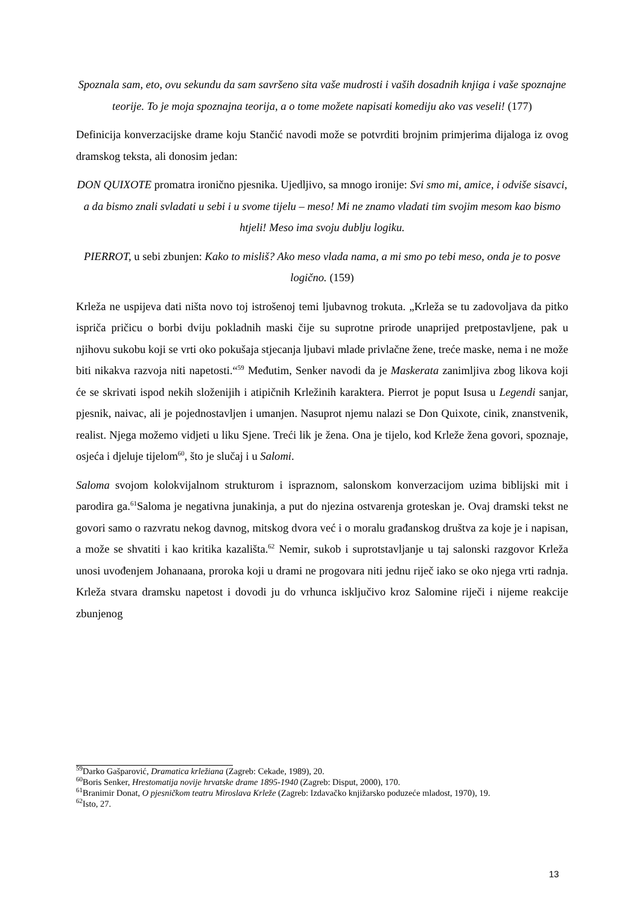Spoznala sam, eto, ovu sekundu da sam savršeno sita vaše mudrosti i vaših dosadnih knjiga i vaše spoznajne teorije. To je moja spoznajna teorija, a o tome možete napisati komediju ako vas veseli! (177)
Definicija konverzacijske drame koju Stančić navodi može se potvrditi brojnim primjerima dijaloga iz ovog dramskog teksta, ali donosim jedan:
DON QUIXOTE promatra ironično pjesnika. Ujedljivo, sa mnogo ironije: Svi smo mi, amice, i odviše sisavci, a da bismo znali svladati u sebi i u svome tijelu – meso! Mi ne znamo vladati tim svojim mesom kao bismo htjeli! Meso ima svoju dublju logiku.
PIERROT, u sebi zbunjen: Kako to misliš? Ako meso vlada nama, a mi smo po tebi meso, onda je to posve logično. (159)
Krleža ne uspijeva dati ništa novo toj istrošenoj temi ljubavnog trokuta. „Krleža se tu zadovoljava da pitko ispriča pričicu o borbi dviju pokladnih maski čije su suprotne prirode unaprijed pretpostavljene, pak u njihovu sukobu koji se vrti oko pokušaja stjecanja ljubavi mlade privlačne žene, treće maske, nema i ne može biti nikakva razvoja niti napetosti.“<sup>59</sup> Međutim, Senker navodi da je Maskerata zanimljiva zbog likova koji će se skrivati ispod nekih složenijih i atipičnih Krležinih karaktera. Pierrot je poput Isusa u Legendi sanjar, pjesnik, naivac, ali je pojednostavljen i umanjen. Nasuprot njemu nalazi se Don Quixote, cinik, znanstvenik, realist. Njega možemo vidjeti u liku Sjene. Treći lik je žena. Ona je tijelo, kod Krleže žena govori, spoznaje, osjeća i djeluje tijelom<sup>60</sup>, što je slučaj i u Salomi.
Saloma svojom kolokvijalnom strukturom i ispraznom, salonskom konverzacijom uzima biblijski mit i parodira ga.<sup>61</sup>Saloma je negativna junakinja, a put do njezina ostvarenja groteskan je. Ovaj dramski tekst ne govori samo o razvratu nekog davnog, mitskog dvora već i o moralu građanskog društva za koje je i napisan, a može se shvatiti i kao kritika kazališta.<sup>62</sup> Nemir, sukob i suprotstavljanje u taj salonski razgovor Krleža unosi uvođenjem Johanaana, proroka koji u drami ne progovara niti jednu riječ iako se oko njega vrti radnja. Krleža stvara dramsku napetost i dovodi ju do vrhunca isključivo kroz Salomine riječi i nijeme reakcije zbunjenog
<sup>59</sup> Darko Gašparović, Dramatica krležiana (Zagreb: Cekade, 1989), 20.
<sup>60</sup> Boris Senker, Hrestomatija novije hrvatske drame 1895-1940 (Zagreb: Disput, 2000), 170.
<sup>61</sup> Branimir Donat, O pjesničkom teatru Miroslava Krleže (Zagreb: Izdavačko knjižarsko poduzeće mladost, 1970), 19.
<sup>62</sup> Isto, 27.
13